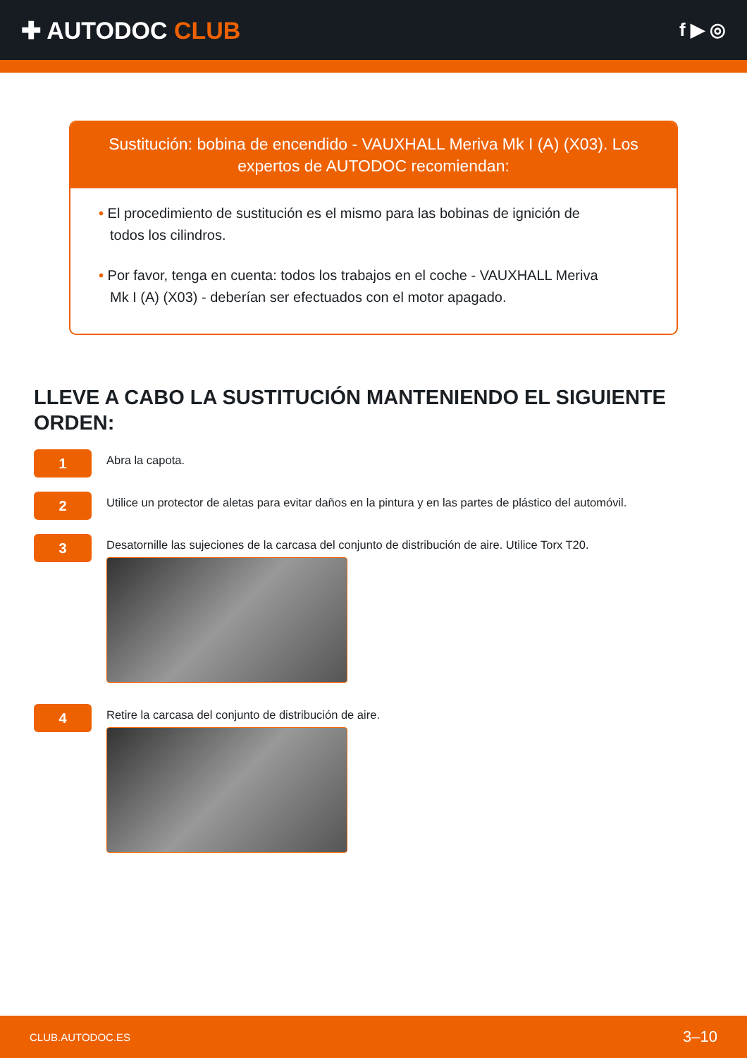✚ AUTODOC CLUB
f ▶ ◎
Sustitución: bobina de encendido - VAUXHALL Meriva Mk I (A) (X03). Los expertos de AUTODOC recomiendan:
• El procedimiento de sustitución es el mismo para las bobinas de ignición de todos los cilindros.
• Por favor, tenga en cuenta: todos los trabajos en el coche - VAUXHALL Meriva Mk I (A) (X03) - deberían ser efectuados con el motor apagado.
LLEVE A CABO LA SUSTITUCIÓN MANTENIENDO EL SIGUIENTE ORDEN:
1
Abra la capota.
2
Utilice un protector de aletas para evitar daños en la pintura y en las partes de plástico del automóvil.
3
Desatornille las sujeciones de la carcasa del conjunto de distribución de aire. Utilice Torx T20.
4
Retire la carcasa del conjunto de distribución de aire.
CLUB.AUTODOC.ES 3–10